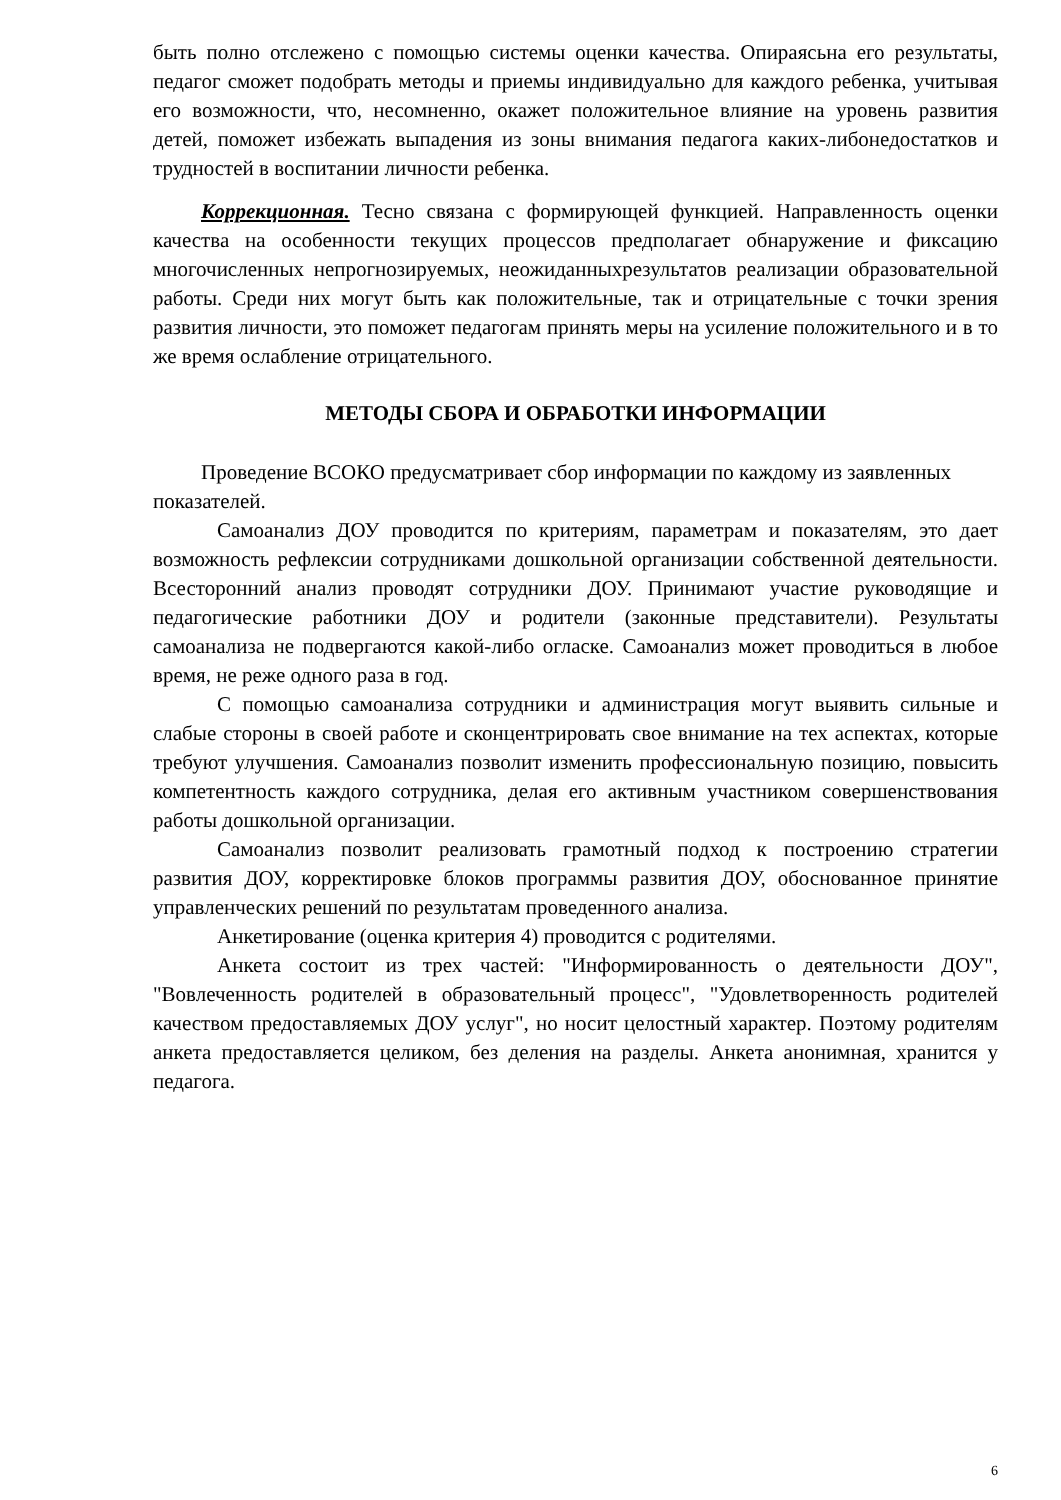быть полно отслежено с помощью системы оценки качества. Опираясьна его результаты, педагог сможет подобрать методы и приемы индивидуально для каждого ребенка, учитывая его возможности, что, несомненно, окажет положительное влияние на уровень развития детей, поможет избежать выпадения из зоны внимания педагога каких-либонедостатков и трудностей в воспитании личности ребенка.
Коррекционная. Тесно связана с формирующей функцией. Направленность оценки качества на особенности текущих процессов предполагает обнаружение и фиксацию многочисленных непрогнозируемых, неожиданныхрезультатов реализации образовательной работы. Среди них могут быть как положительные, так и отрицательные с точки зрения развития личности, это поможет педагогам принять меры на усиление положительного и в то же время ослабление отрицательного.
МЕТОДЫ СБОРА И ОБРАБОТКИ ИНФОРМАЦИИ
Проведение ВСОКО предусматривает сбор информации по каждому из заявленных показателей.
Самоанализ ДОУ проводится по критериям, параметрам и показателям, это дает возможность рефлексии сотрудниками дошкольной организации собственной деятельности. Всесторонний анализ проводят сотрудники ДОУ. Принимают участие руководящие и педагогические работники ДОУ и родители (законные представители). Результаты самоанализа не подвергаются какой-либо огласке. Самоанализ может проводиться в любое время, не реже одного раза в год.
С помощью самоанализа сотрудники и администрация могут выявить сильные и слабые стороны в своей работе и сконцентрировать свое внимание на тех аспектах, которые требуют улучшения. Самоанализ позволит изменить профессиональную позицию, повысить компетентность каждого сотрудника, делая его активным участником совершенствования работы дошкольной организации.
Самоанализ позволит реализовать грамотный подход к построению стратегии развития ДОУ, корректировке блоков программы развития ДОУ, обоснованное принятие управленческих решений по результатам проведенного анализа.
Анкетирование (оценка критерия 4) проводится с родителями.
Анкета состоит из трех частей: "Информированность о деятельности ДОУ", "Вовлеченность родителей в образовательный процесс", "Удовлетворенность родителей качеством предоставляемых ДОУ услуг", но носит целостный характер. Поэтому родителям анкета предоставляется целиком, без деления на разделы. Анкета анонимная, хранится у педагога.
6